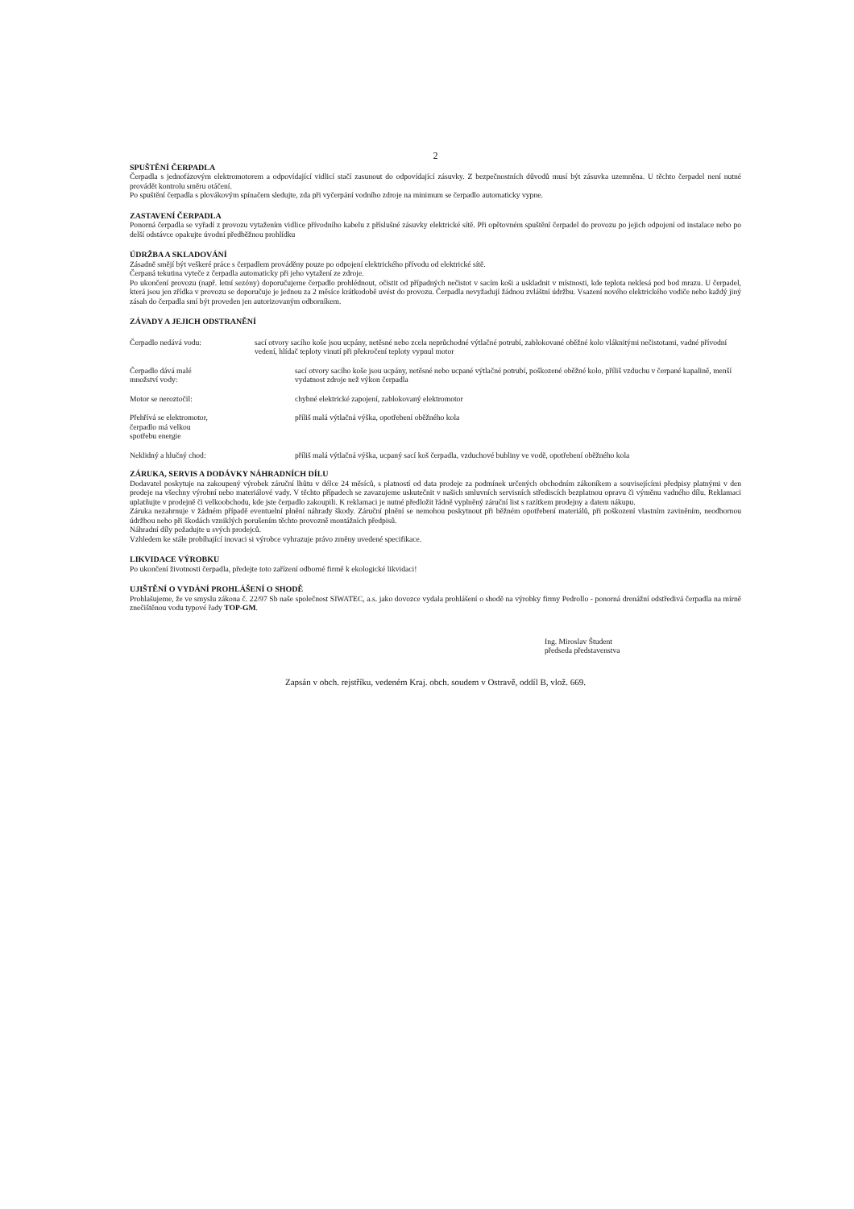2
SPUŠTĚNÍ ČERPADLA
Čerpadla s jednofázovým elektromotorem a odpovídající vidlicí stačí zasunout do odpovídající zásuvky. Z bezpečnostních důvodů musí být zásuvka uzemněna. U těchto čerpadel není nutné provádět kontrolu směru otáčení.
Po spuštění čerpadla s plovákovým spínačem sledujte, zda při vyčerpání vodního zdroje na minimum se čerpadlo automaticky vypne.
ZASTAVENÍ ČERPADLA
Ponorná čerpadla se vyřadí z provozu vytažením vidlice přívodního kabelu z příslušné zásuvky elektrické sítě. Při opětovném spuštění čerpadel do provozu po jejich odpojení od instalace nebo po delší odstávce opakujte úvodní předběžnou prohlídku
ÚDRŽBA A SKLADOVÁNÍ
Zásadně smějí být veškeré práce s čerpadlem prováděny pouze po odpojení elektrického přívodu od elektrické sítě.
Čerpaná tekutina vyteče z čerpadla automaticky při jeho vytažení ze zdroje.
Po ukončení provozu (např. letní sezóny) doporučujeme čerpadlo prohlédnout, očistit od případných nečistot v sacím koši a uskladnit v místnosti, kde teplota neklesá pod bod mrazu. U čerpadel, která jsou jen zřídka v provozu se doporučuje je jednou za 2 měsíce krátkodobě uvést do provozu. Čerpadla nevyžadují žádnou zvláštní údržbu. Vsazení nového elektrického vodiče nebo každý jiný zásah do čerpadla smí být proveden jen autorizovaným odborníkem.
ZÁVADY A JEJICH ODSTRANĚNÍ
| Čerpadlo nedává vodu: | sací otvory sacího koše jsou ucpány, netěsné nebo zcela neprůchodné výtlačné potrubí, zablokované oběžné kolo vláknitými nečistotami, vadné přívodní vedení, hlídač teploty vinutí při překročení teploty vypnul motor | |
| Čerpadlo dává malé množství vody: | | sací otvory sacího koše jsou ucpány, netěsné nebo ucpané výtlačné potrubí, poškozené oběžné kolo, příliš vzduchu v čerpané kapalině, menší vydatnost zdroje než výkon čerpadla |
| Motor se neroztočil: | | chybné elektrické zapojení, zablokovaný elektromotor |
| Přehřívá se elektromotor, čerpadlo má velkou spotřebu energie | | příliš malá výtlačná výška, opotřebení oběžného kola |
| Neklidný a hlučný chod: | | příliš malá výtlačná výška, ucpaný sací koš čerpadla, vzduchové bubliny ve vodě, opotřebení oběžného kola |
ZÁRUKA, SERVIS A DODÁVKY NÁHRADNÍCH DÍLU
Dodavatel poskytuje na zakoupený výrobek záruční lhůtu v délce 24 měsíců, s platností od data prodeje za podmínek určených obchodním zákoníkem a souvisejícími předpisy platnými v den prodeje na všechny výrobní nebo materiálové vady. V těchto případech se zavazujeme uskutečnit v našich smluvních servisních střediscích bezplatnou opravu či výměnu vadného dílu. Reklamaci uplatňujte v prodejně či velkoobchodu, kde jste čerpadlo zakoupili. K reklamaci je nutné předložit řádně vyplněný záruční list s razítkem prodejny a datem nákupu.
Záruka nezahrnuje v žádném případě eventuelní plnění náhrady škody. Záruční plnění se nemohou poskytnout při běžném opotřebení materiálů, při poškození vlastním zaviněním, neodbornou údržbou nebo při škodách vzniklých porušením těchto provozně montážních předpisů.
Náhradní díly požadujte u svých prodejců.
Vzhledem ke stále probíhající inovaci si výrobce vyhrazuje právo změny uvedené specifikace.
LIKVIDACE VÝROBKU
Po ukončení životnosti čerpadla, předejte toto zařízení odborné firmě k ekologické likvidaci!
UJIŠTĚNÍ O VYDÁNÍ PROHLÁŠENÍ O SHODĚ
Prohlašujeme, že ve smyslu zákona č. 22/97 Sb naše společnost SIWATEC, a.s. jako dovozce vydala prohlášení o shodě na výrobky firmy Pedrollo - ponorná drenážní odstředivá čerpadla na mírně znečištěnou vodu typové řady TOP-GM.
Ing. Miroslav Študent
předseda představenstva
Zapsán v obch. rejstříku, vedeném Kraj. obch. soudem v Ostravě, oddíl B, vlož. 669.